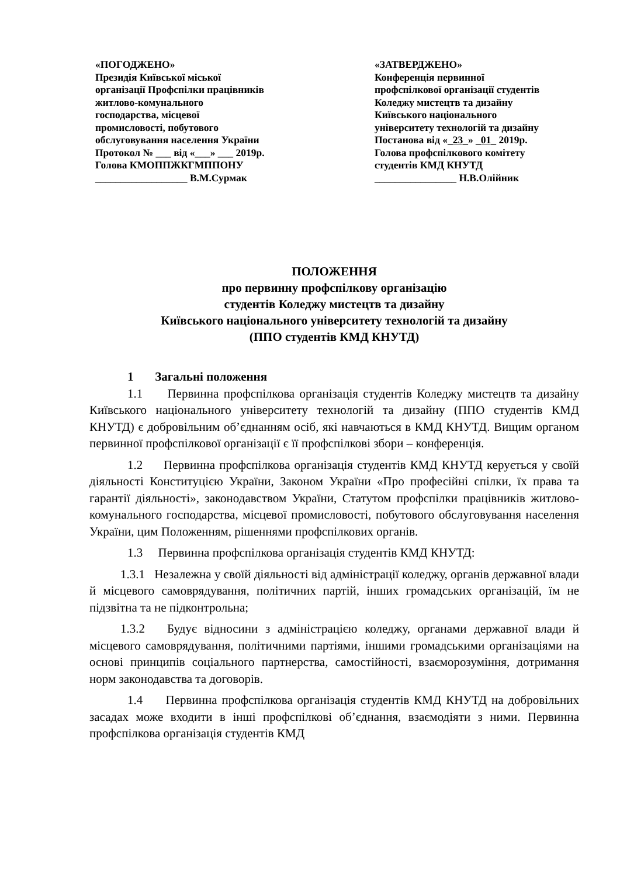«ПОГОДЖЕНО»
Президія Київської міської
організації Профспілки працівників
житлово-комунального
господарства, місцевої
промисловості, побутового
обслуговування населення України
Протокол № ___ від «___» ___ 2019р.
Голова КМОППЖКГМППОНУ
__________________ В.М.Сурмак
«ЗАТВЕРДЖЕНО»
Конференція первинної
профспілкової організації студентів
Коледжу мистецтв та дизайну
Київського національного
університету технологій та дизайну
Постанова від «_23_» _01_ 2019р.
Голова профспілкового комітету
студентів КМД КНУТД
________________ Н.В.Олійник
ПОЛОЖЕННЯ
про первинну профспілкову організацію
студентів Коледжу мистецтв та дизайну
Київського національного університету технологій та дизайну
(ППО студентів КМД КНУТД)
1 Загальні положення
1.1 Первинна профспілкова організація студентів Коледжу мистецтв та дизайну Київського національного університету технологій та дизайну (ППО студентів КМД КНУТД) є добровільним об’єднанням осіб, які навчаються в КМД КНУТД. Вищим органом первинної профспілкової організації є її профспілкові збори – конференція.
1.2 Первинна профспілкова організація студентів КМД КНУТД керується у своїй діяльності Конституцією України, Законом України «Про професійні спілки, їх права та гарантії діяльності», законодавством України, Статутом профспілки працівників житлово-комунального господарства, місцевої промисловості, побутового обслуговування населення України, цим Положенням, рішеннями профспілкових органів.
1.3 Первинна профспілкова організація студентів КМД КНУТД:
1.3.1 Незалежна у своїй діяльності від адміністрації коледжу, органів державної влади й місцевого самоврядування, політичних партій, інших громадських організацій, їм не підзвітна та не підконтрольна;
1.3.2 Будує відносини з адміністрацією коледжу, органами державної влади й місцевого самоврядування, політичними партіями, іншими громадськими організаціями на основі принципів соціального партнерства, самостійності, взаєморозуміння, дотримання норм законодавства та договорів.
1.4 Первинна профспілкова організація студентів КМД КНУТД на добровільних засадах може входити в інші профспілкові об’єднання, взаємодіяти з ними. Первинна профспілкова організація студентів КМД